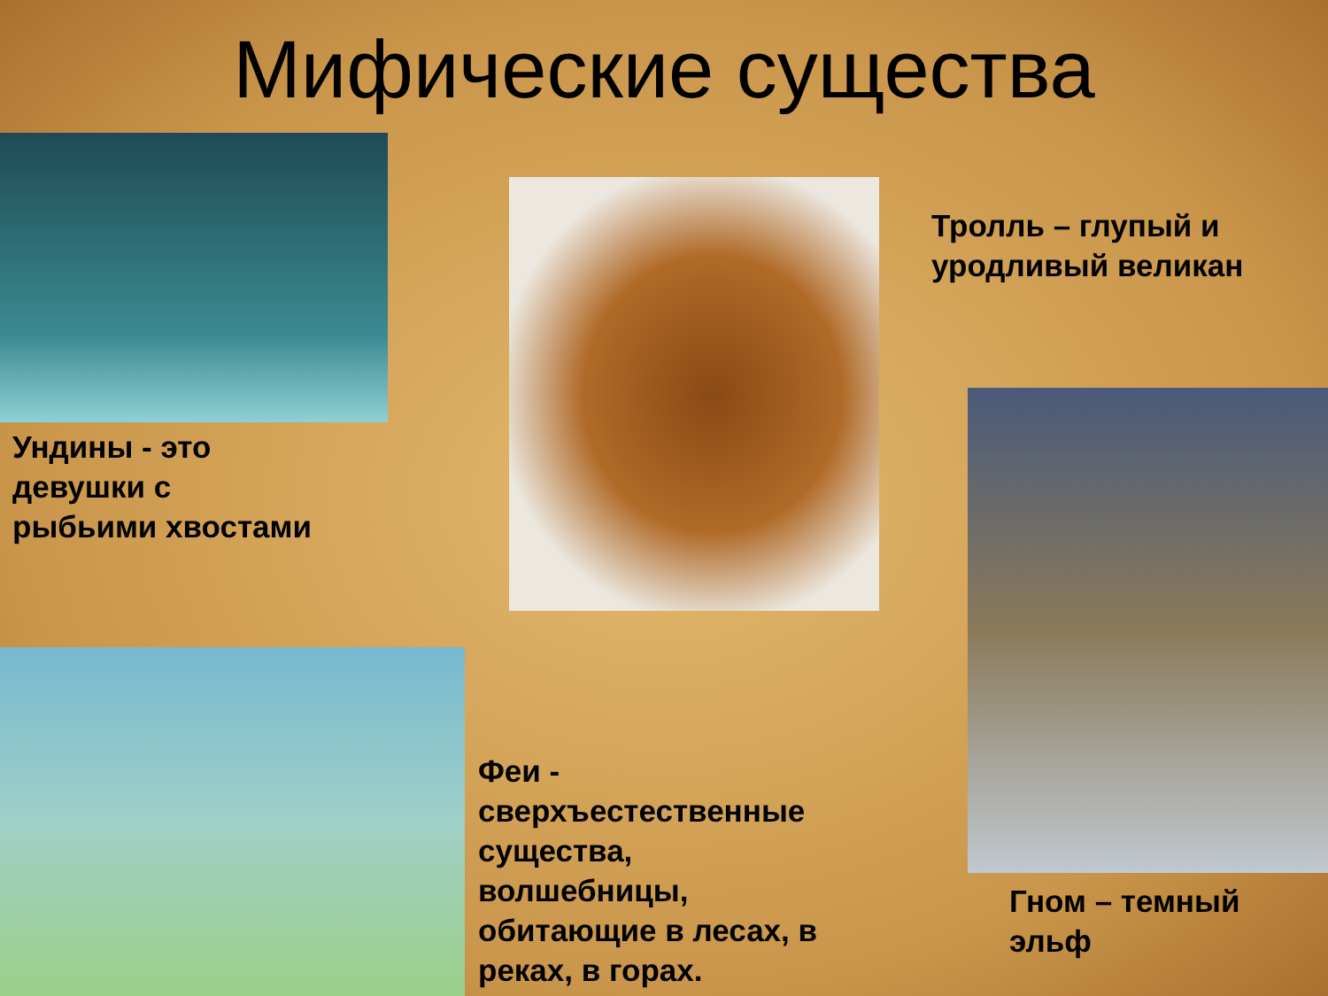Мифические существа
Ундины - это
девушки с
рыбьими хвостами
Тролль – глупый и
уродливый великан
Феи -
сверхъестественные
существа,
волшебницы,
обитающие в лесах, в
реках, в горах.
Гном – темный
эльф